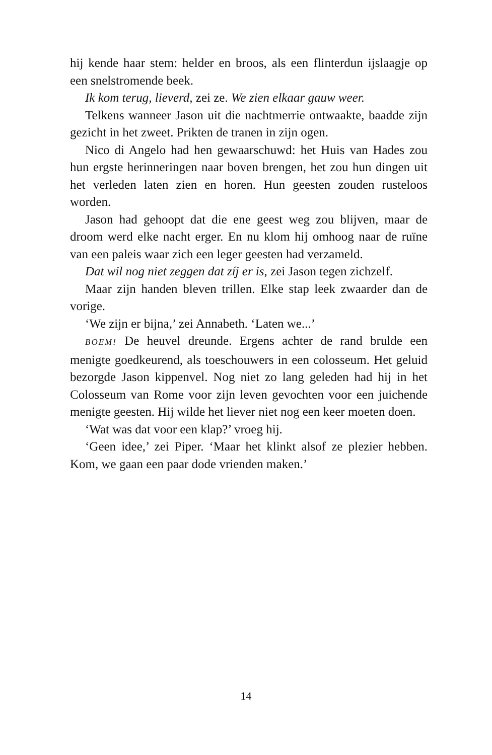hij kende haar stem: helder en broos, als een flinterdun ijslaagje op een snelstromende beek.
Ik kom terug, lieverd, zei ze. We zien elkaar gauw weer.
Telkens wanneer Jason uit die nachtmerrie ontwaakte, baadde zijn gezicht in het zweet. Prikten de tranen in zijn ogen.
Nico di Angelo had hen gewaarschuwd: het Huis van Hades zou hun ergste herinneringen naar boven brengen, het zou hun dingen uit het verleden laten zien en horen. Hun geesten zouden rusteloos worden.
Jason had gehoopt dat die ene geest weg zou blijven, maar de droom werd elke nacht erger. En nu klom hij omhoog naar de ruïne van een paleis waar zich een leger geesten had verzameld.
Dat wil nog niet zeggen dat zíj er is, zei Jason tegen zichzelf.
Maar zijn handen bleven trillen. Elke stap leek zwaarder dan de vorige.
‘We zijn er bijna,’ zei Annabeth. ‘Laten we...’
BOEM! De heuvel dreunde. Ergens achter de rand brulde een menigte goedkeurend, als toeschouwers in een colosseum. Het geluid bezorgde Jason kippenvel. Nog niet zo lang geleden had hij in het Colosseum van Rome voor zijn leven gevochten voor een juichende menigte geesten. Hij wilde het liever niet nog een keer moeten doen.
‘Wat was dat voor een klap?’ vroeg hij.
‘Geen idee,’ zei Piper. ‘Maar het klinkt alsof ze plezier hebben. Kom, we gaan een paar dode vrienden maken.’
14